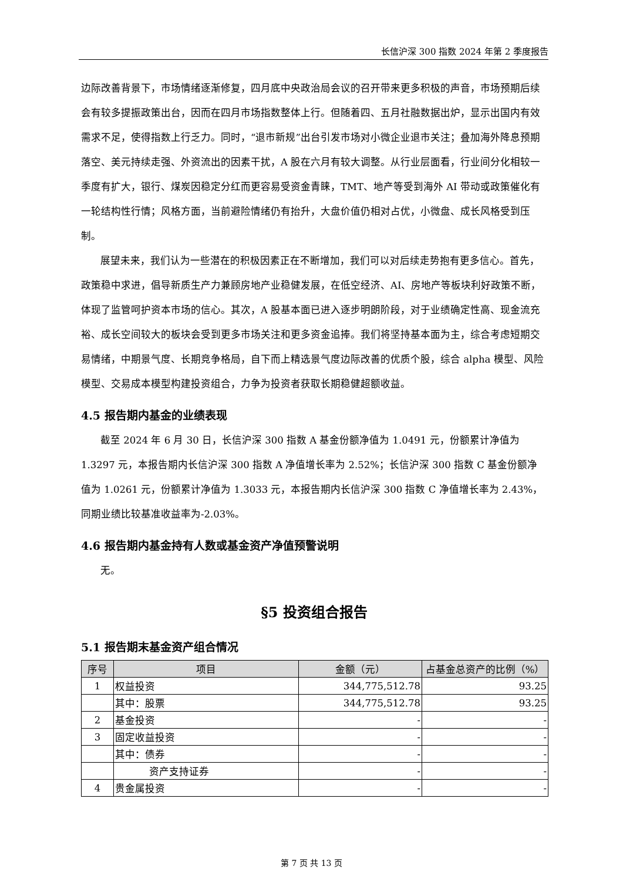长信沪深 300 指数 2024 年第 2 季度报告
边际改善背景下，市场情绪逐渐修复，四月底中央政治局会议的召开带来更多积极的声音，市场预期后续会有较多提振政策出台，因而在四月市场指数整体上行。但随着四、五月社融数据出炉，显示出国内有效需求不足，使得指数上行乏力。同时，“退市新规”出台引发市场对小微企业退市关注；叠加海外降息预期落空、美元持续走强、外资流出的因素干扰，A 股在六月有较大调整。从行业层面看，行业间分化相较一季度有扩大，银行、煤炭因稳定分红而更容易受资金青睐，TMT、地产等受到海外 AI 带动或政策催化有一轮结构性行情；风格方面，当前避险情绪仍有抬升，大盘价值仍相对占优，小微盘、成长风格受到压制。
展望未来，我们认为一些潜在的积极因素正在不断增加，我们可以对后续走势抱有更多信心。首先，政策稳中求进，倡导新质生产力兼顾房地产业稳健发展，在低空经济、AI、房地产等板块利好政策不断，体现了监管呵护资本市场的信心。其次，A 股基本面已进入逐步明朗阶段，对于业绩确定性高、现金流充裕、成长空间较大的板块会受到更多市场关注和更多资金追捧。我们将坚持基本面为主，综合考虑短期交易情绪，中期景气度、长期竞争格局，自下而上精选景气度边际改善的优质个股，综合 alpha 模型、风险模型、交易成本模型构建投资组合，力争为投资者获取长期稳健超额收益。
4.5 报告期内基金的业绩表现
截至 2024 年 6 月 30 日，长信沪深 300 指数 A 基金份额净值为 1.0491 元，份额累计净值为 1.3297 元，本报告期内长信沪深 300 指数 A 净值增长率为 2.52%；长信沪深 300 指数 C 基金份额净值为 1.0261 元，份额累计净值为 1.3033 元，本报告期内长信沪深 300 指数 C 净值增长率为 2.43%，同期业绩比较基准收益率为-2.03%。
4.6 报告期内基金持有人数或基金资产净值预警说明
无。
§5 投资组合报告
5.1 报告期末基金资产组合情况
| 序号 | 项目 | 金额（元） | 占基金总资产的比例（%） |
| --- | --- | --- | --- |
| 1 | 权益投资 | 344,775,512.78 | 93.25 |
| | 其中：股票 | 344,775,512.78 | 93.25 |
| 2 | 基金投资 | - | - |
| 3 | 固定收益投资 | - | - |
| | 其中：债券 | - | - |
| | 资产支持证券 | - | - |
| 4 | 贵金属投资 | - | - |
第 7 页 共 13 页